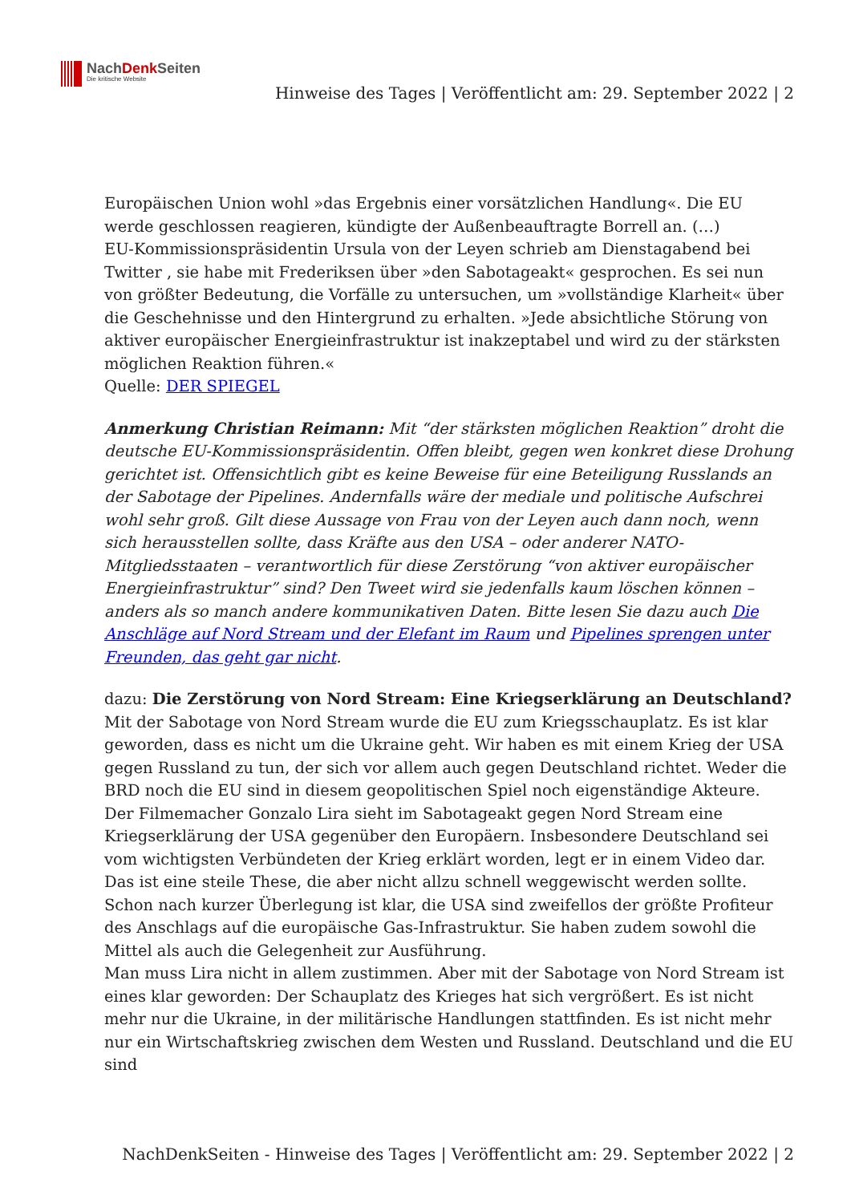NachDenk Seiten
Die kritische Website
Hinweise des Tages | Veröffentlicht am: 29. September 2022 | 2
Europäischen Union wohl »das Ergebnis einer vorsätzlichen Handlung«. Die EU werde geschlossen reagieren, kündigte der Außenbeauftragte Borrell an. (…)
EU-Kommissionspräsidentin Ursula von der Leyen schrieb am Dienstagabend bei Twitter , sie habe mit Frederiksen über »den Sabotageakt« gesprochen. Es sei nun von größter Bedeutung, die Vorfälle zu untersuchen, um »vollständige Klarheit« über die Geschehnisse und den Hintergrund zu erhalten. »Jede absichtliche Störung von aktiver europäischer Energieinfrastruktur ist inakzeptabel und wird zu der stärksten möglichen Reaktion führen.«
Quelle: DER SPIEGEL
Anmerkung Christian Reimann: Mit “der stärksten möglichen Reaktion” droht die deutsche EU-Kommissionspräsidentin. Offen bleibt, gegen wen konkret diese Drohung gerichtet ist. Offensichtlich gibt es keine Beweise für eine Beteiligung Russlands an der Sabotage der Pipelines. Andernfalls wäre der mediale und politische Aufschrei wohl sehr groß. Gilt diese Aussage von Frau von der Leyen auch dann noch, wenn sich herausstellen sollte, dass Kräfte aus den USA – oder anderer NATO-Mitgliedsstaaten – verantwortlich für diese Zerstörung “von aktiver europäischer Energieinfrastruktur” sind? Den Tweet wird sie jedenfalls kaum löschen können – anders als so manch andere kommunikativen Daten. Bitte lesen Sie dazu auch Die Anschläge auf Nord Stream und der Elefant im Raum und Pipelines sprengen unter Freunden, das geht gar nicht.
dazu: Die Zerstörung von Nord Stream: Eine Kriegserklärung an Deutschland?
Mit der Sabotage von Nord Stream wurde die EU zum Kriegsschauplatz. Es ist klar geworden, dass es nicht um die Ukraine geht. Wir haben es mit einem Krieg der USA gegen Russland zu tun, der sich vor allem auch gegen Deutschland richtet. Weder die BRD noch die EU sind in diesem geopolitischen Spiel noch eigenständige Akteure.
Der Filmemacher Gonzalo Lira sieht im Sabotageakt gegen Nord Stream eine Kriegserklärung der USA gegenüber den Europäern. Insbesondere Deutschland sei vom wichtigsten Verbündeten der Krieg erklärt worden, legt er in einem Video dar. Das ist eine steile These, die aber nicht allzu schnell weggewischt werden sollte. Schon nach kurzer Überlegung ist klar, die USA sind zweifellos der größte Profiteur des Anschlags auf die europäische Gas-Infrastruktur. Sie haben zudem sowohl die Mittel als auch die Gelegenheit zur Ausführung.
Man muss Lira nicht in allem zustimmen. Aber mit der Sabotage von Nord Stream ist eines klar geworden: Der Schauplatz des Krieges hat sich vergrößert. Es ist nicht mehr nur die Ukraine, in der militärische Handlungen stattfinden. Es ist nicht mehr nur ein Wirtschaftskrieg zwischen dem Westen und Russland. Deutschland und die EU sind
NachDenkSeiten - Hinweise des Tages | Veröffentlicht am: 29. September 2022 | 2